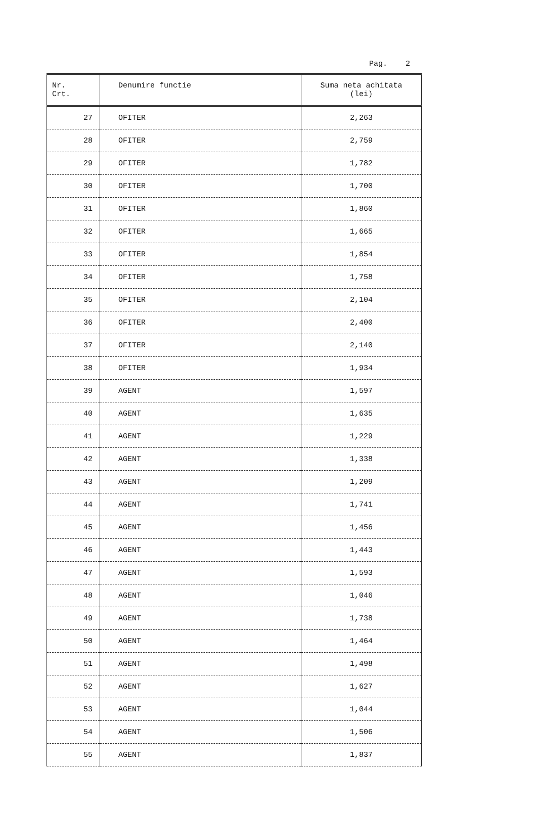Pag. 2
| Nr. Crt. | Denumire functie | Suma neta achitata (lei) |
| --- | --- | --- |
| 27 | OFITER | 2,263 |
| 28 | OFITER | 2,759 |
| 29 | OFITER | 1,782 |
| 30 | OFITER | 1,700 |
| 31 | OFITER | 1,860 |
| 32 | OFITER | 1,665 |
| 33 | OFITER | 1,854 |
| 34 | OFITER | 1,758 |
| 35 | OFITER | 2,104 |
| 36 | OFITER | 2,400 |
| 37 | OFITER | 2,140 |
| 38 | OFITER | 1,934 |
| 39 | AGENT | 1,597 |
| 40 | AGENT | 1,635 |
| 41 | AGENT | 1,229 |
| 42 | AGENT | 1,338 |
| 43 | AGENT | 1,209 |
| 44 | AGENT | 1,741 |
| 45 | AGENT | 1,456 |
| 46 | AGENT | 1,443 |
| 47 | AGENT | 1,593 |
| 48 | AGENT | 1,046 |
| 49 | AGENT | 1,738 |
| 50 | AGENT | 1,464 |
| 51 | AGENT | 1,498 |
| 52 | AGENT | 1,627 |
| 53 | AGENT | 1,044 |
| 54 | AGENT | 1,506 |
| 55 | AGENT | 1,837 |